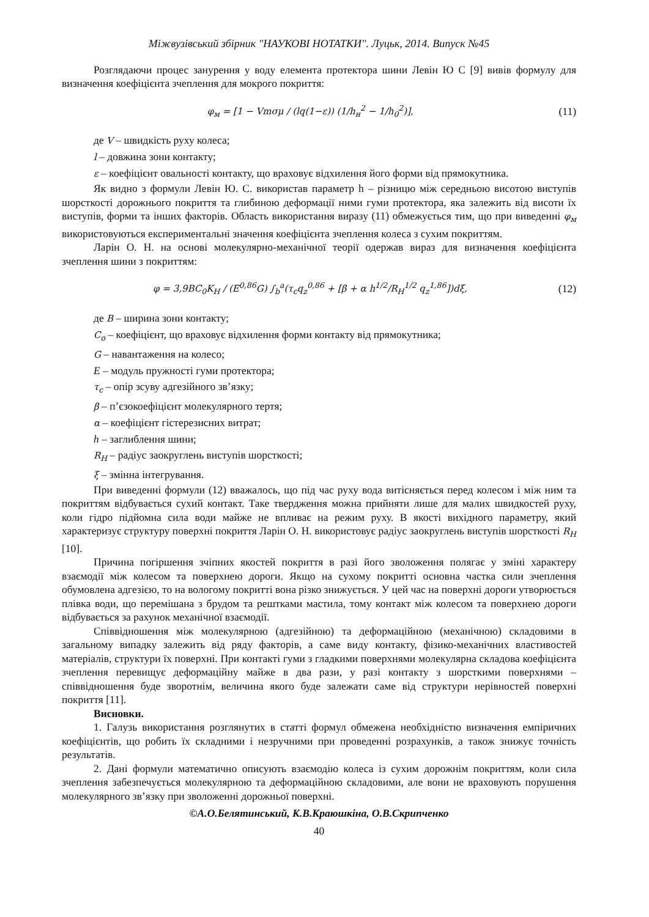Міжвузівський збірник "НАУКОВІ НОТАТКИ". Луцьк, 2014. Випуск №45
Розглядаючи процес занурення у воду елемента протектора шини Левін Ю С [9] вивів формулу для визначення коефіцієнта зчеплення для мокрого покриття:
φ<sub>м</sub> = [1 − Vmσμ / (lq(1−ε)) (1/h<sub>н</sub><sup>2</sup> − 1/h<sub>0</sub><sup>2</sup>)], (11)
де V – швидкість руху колеса;
l – довжина зони контакту;
ε – коефіцієнт овальності контакту, що враховує відхилення його форми від прямокутника.
Як видно з формули Левін Ю. С. використав параметр h – різницю між середньою висотою виступів шорсткості дорожнього покриття та глибиною деформації ними гуми протектора, яка залежить від висоти їх виступів, форми та інших факторів. Область використання виразу (11) обмежується тим, що при виведенні φ<sub>м</sub> використовуються експериментальні значення коефіцієнта зчеплення колеса з сухим покриттям.
Ларін О. Н. на основі молекулярно-механічної теорії одержав вираз для визначення коефіцієнта зчеплення шини з покриттям:
φ = 3,9BC<sub>0</sub>K<sub>H</sub> / (E<sup>0,86</sup>G) ∫<sub>b</sub><sup>a</sup>(τ<sub>c</sub>q<sub>z</sub><sup>0,86</sup> + [β + α h<sup>1/2</sup>/R<sub>H</sub><sup>1/2</sup> q<sub>z</sub><sup>1,86</sup>])dξ, (12)
де B – ширина зони контакту;
C<sub>o</sub> – коефіцієнт, що враховує відхилення форми контакту від прямокутника;
G – навантаження на колесо;
E – модуль пружності гуми протектора;
τ<sub>c</sub> – опір зсуву адгезійного зв’язку;
β – п’єзокоефіцієнт молекулярного тертя;
α – коефіцієнт гістерезисних витрат;
h – заглиблення шини;
R<sub>H</sub> – радіус заокруглень виступів шорсткості;
ξ – змінна інтегрування.
При виведенні формули (12) вважалось, що під час руху вода витісняється перед колесом і між ним та покриттям відбувається сухий контакт. Таке твердження можна прийняти лише для малих швидкостей руху, коли гідро підйомна сила води майже не впливає на режим руху. В якості вихідного параметру, який характеризує структуру поверхні покриття Ларін О. Н. використовує радіус заокруглень виступів шорсткості R<sub>H</sub> [10].
Причина погіршення зчіпних якостей покриття в разі його зволоження полягає у зміні характеру взаємодії між колесом та поверхнею дороги. Якщо на сухому покритті основна частка сили зчеплення обумовлена адгезією, то на вологому покритті вона різко знижується. У цей час на поверхні дороги утворюється плівка води, що перемішана з брудом та рештками мастила, тому контакт між колесом та поверхнею дороги відбувається за рахунок механічної взаємодії.
Співвідношення між молекулярною (адгезійною) та деформаційною (механічною) складовими в загальному випадку залежить від ряду факторів, а саме виду контакту, фізико-механічних властивостей матеріалів, структури їх поверхні. При контакті гуми з гладкими поверхнями молекулярна складова коефіцієнта зчеплення перевищує деформаційну майже в два рази, у разі контакту з шорсткими поверхнями – співвідношення буде зворотнім, величина якого буде залежати саме від структури нерівностей поверхні покриття [11].
Висновки.
1. Галузь використання розглянутих в статті формул обмежена необхідністю визначення емпіричних коефіцієнтів, що робить їх складними і незручними при проведенні розрахунків, а також знижує точність результатів.
2. Дані формули математично описують взаємодію колеса із сухим дорожнім покриттям, коли сила зчеплення забезпечується молекулярною та деформаційною складовими, але вони не враховують порушення молекулярного зв’язку при зволоженні дорожньої поверхні.
©А.О.Белятинський, К.В.Краюшкіна, О.В.Скрипченко
40